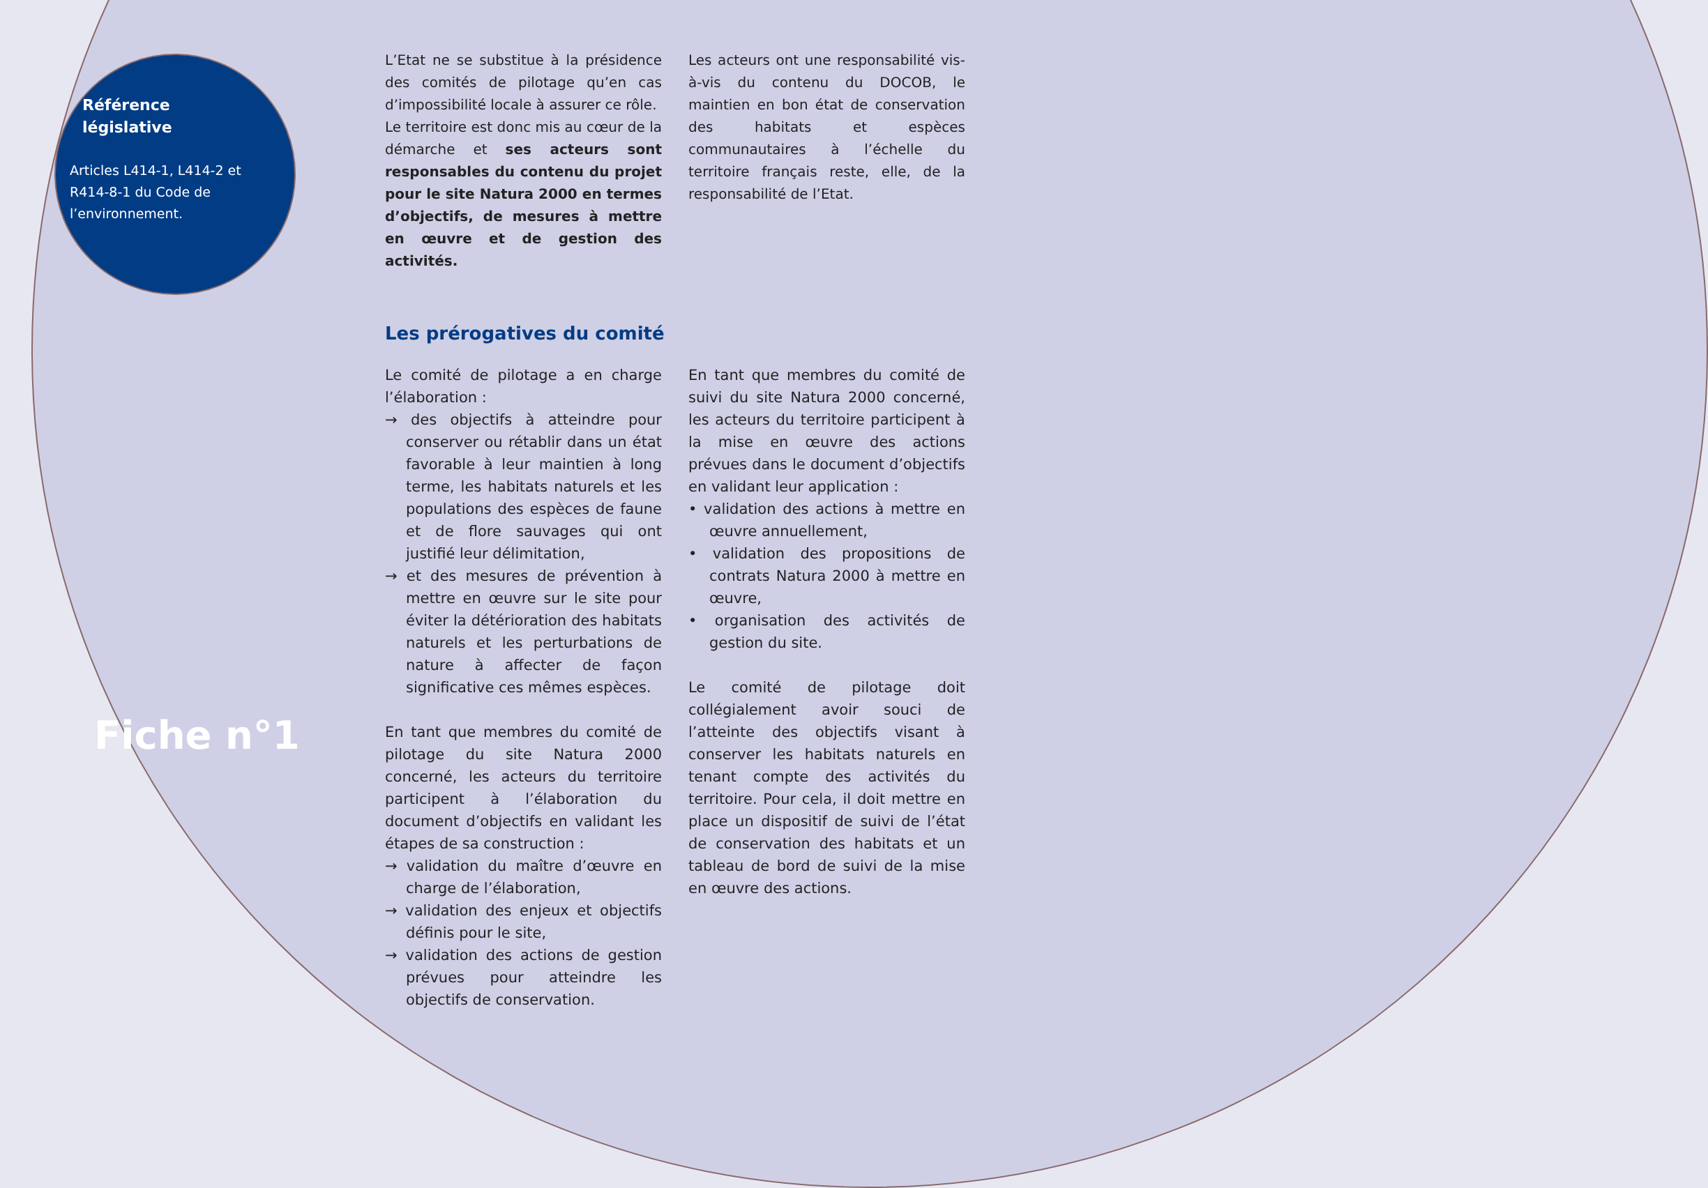Référence
législative
Articles L414-1, L414-2 et R414-8-1 du Code de l’environnement.
Fiche n°1
L’Etat ne se substitue à la présidence des comités de pilotage qu’en cas d’impossibilité locale à assurer ce rôle.
Le territoire est donc mis au cœur de la démarche et ses acteurs sont responsables du contenu du projet pour le site Natura 2000 en termes d’objectifs, de mesures à mettre en œuvre et de gestion des activités.
Les acteurs ont une responsabilité vis-à-vis du contenu du DOCOB, le maintien en bon état de conservation des habitats et espèces communautaires à l’échelle du territoire français reste, elle, de la responsabilité de l’Etat.
Les prérogatives du comité
Le comité de pilotage a en charge l’élaboration :
→ des objectifs à atteindre pour conserver ou rétablir dans un état favorable à leur maintien à long terme, les habitats naturels et les populations des espèces de faune et de flore sauvages qui ont justifié leur délimitation,
→ et des mesures de prévention à mettre en œuvre sur le site pour éviter la détérioration des habitats naturels et les perturbations de nature à affecter de façon significative ces mêmes espèces.
En tant que membres du comité de pilotage du site Natura 2000 concerné, les acteurs du territoire participent à l’élaboration du document d’objectifs en validant les étapes de sa construction :
→ validation du maître d’œuvre en charge de l’élaboration,
→ validation des enjeux et objectifs définis pour le site,
→ validation des actions de gestion prévues pour atteindre les objectifs de conservation.
En tant que membres du comité de suivi du site Natura 2000 concerné, les acteurs du territoire participent à la mise en œuvre des actions prévues dans le document d’objectifs en validant leur application :
• validation des actions à mettre en œuvre annuellement,
• validation des propositions de contrats Natura 2000 à mettre en œuvre,
• organisation des activités de gestion du site.
Le comité de pilotage doit collégialement avoir souci de l’atteinte des objectifs visant à conserver les habitats naturels en tenant compte des activités du territoire. Pour cela, il doit mettre en place un dispositif de suivi de l’état de conservation des habitats et un tableau de bord de suivi de la mise en œuvre des actions.